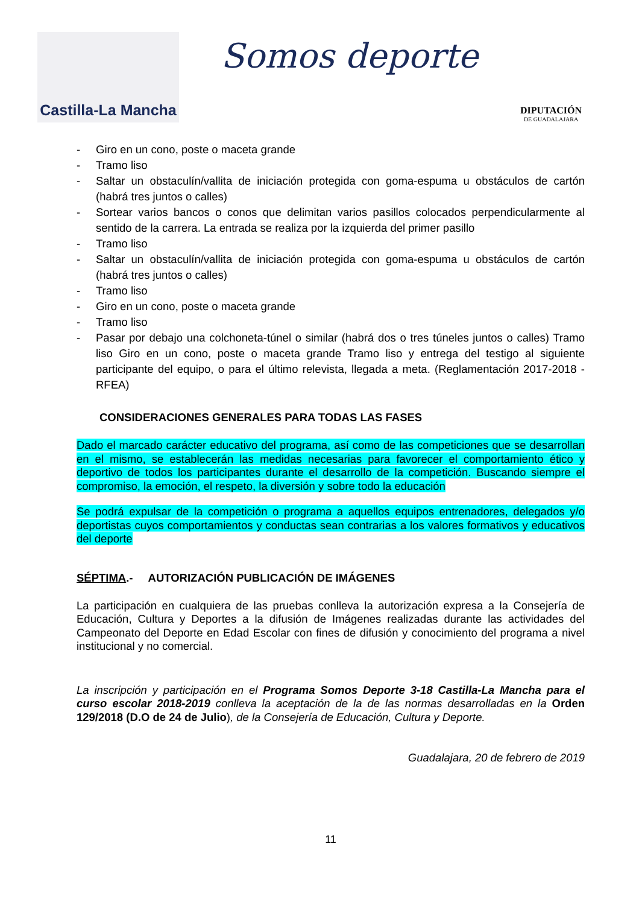Castilla-La Mancha
Somos deporte
DIPUTACIÓN
DE GUADALAJARA
- Giro en un cono, poste o maceta grande
- Tramo liso
- Saltar un obstaculín/vallita de iniciación protegida con goma-espuma u obstáculos de cartón (habrá tres juntos o calles)
- Sortear varios bancos o conos que delimitan varios pasillos colocados perpendicularmente al sentido de la carrera. La entrada se realiza por la izquierda del primer pasillo
- Tramo liso
- Saltar un obstaculín/vallita de iniciación protegida con goma-espuma u obstáculos de cartón (habrá tres juntos o calles)
- Tramo liso
- Giro en un cono, poste o maceta grande
- Tramo liso
- Pasar por debajo una colchoneta-túnel o similar (habrá dos o tres túneles juntos o calles) Tramo liso Giro en un cono, poste o maceta grande Tramo liso y entrega del testigo al siguiente participante del equipo, o para el último relevista, llegada a meta. (Reglamentación 2017-2018 - RFEA)
CONSIDERACIONES GENERALES PARA TODAS LAS FASES
Dado el marcado carácter educativo del programa, así como de las competiciones que se desarrollan en el mismo, se establecerán las medidas necesarias para favorecer el comportamiento ético y deportivo de todos los participantes durante el desarrollo de la competición. Buscando siempre el compromiso, la emoción, el respeto, la diversión y sobre todo la educación
Se podrá expulsar de la competición o programa a aquellos equipos entrenadores, delegados y/o deportistas cuyos comportamientos y conductas sean contrarias a los valores formativos y educativos del deporte
SÉPTIMA.- AUTORIZACIÓN PUBLICACIÓN DE IMÁGENES
La participación en cualquiera de las pruebas conlleva la autorización expresa a la Consejería de Educación, Cultura y Deportes a la difusión de Imágenes realizadas durante las actividades del Campeonato del Deporte en Edad Escolar con fines de difusión y conocimiento del programa a nivel institucional y no comercial.
La inscripción y participación en el Programa Somos Deporte 3-18 Castilla-La Mancha para el curso escolar 2018-2019 conlleva la aceptación de la de las normas desarrolladas en la Orden 129/2018 (D.O de 24 de Julio), de la Consejería de Educación, Cultura y Deporte.
Guadalajara, 20 de febrero de 2019
11